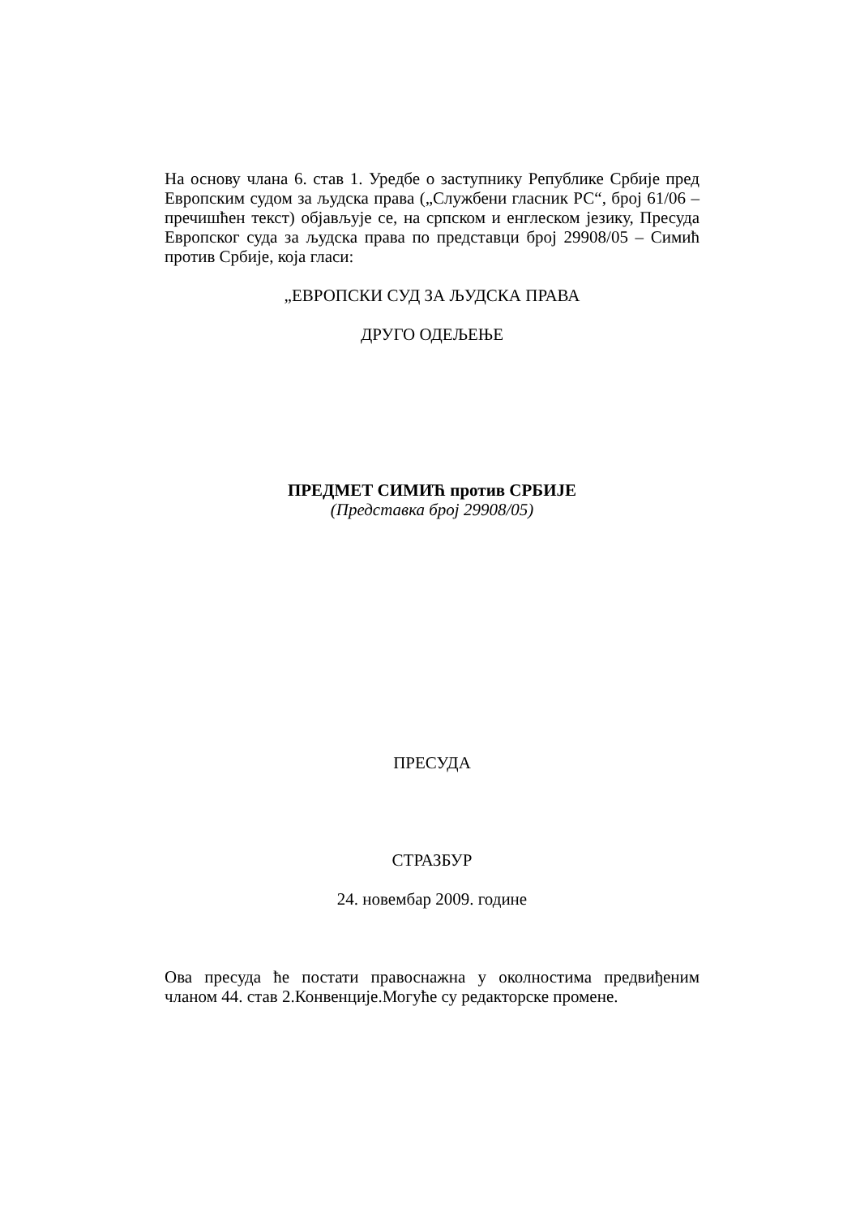На основу члана 6. став 1. Уредбе о заступнику Републике Србије пред Европским судом за људска права („Службени гласник РС“, број 61/06 –пречишћен текст) објављује се, на српском и енглеском језику, Пресуда Европског суда за људска права по представци број 29908/05 – Симић против Србије, која гласи:
„ЕВРОПСКИ СУД ЗА ЉУДСКА ПРАВА
ДРУГО ОДЕЉЕЊЕ
ПРЕДМЕТ СИМИЋ против СРБИЈЕ
(Представка број 29908/05)
ПРЕСУДА
СТРАЗБУР
24. новембар 2009. године
Ова пресуда ће постати правоснажна у околностима предвиђеним чланом 44. став 2.Конвенције.Могуће су редакторске промене.